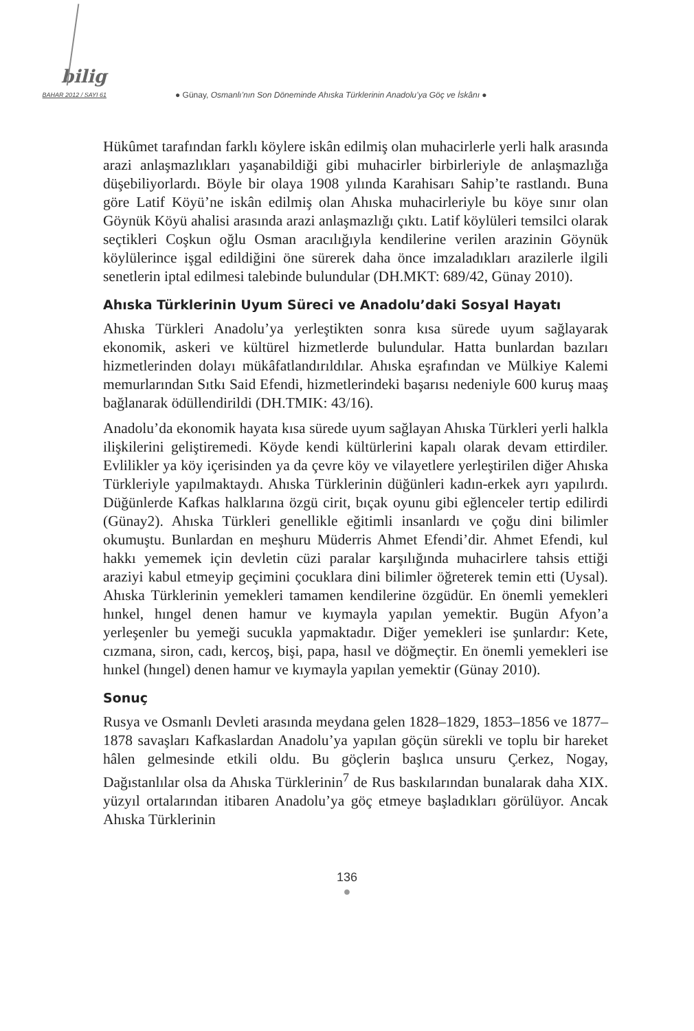bilig
BAHAR 2012 / SAYI 61
● Günay, Osmanlı’nın Son Döneminde Ahıska Türklerinin Anadolu’ya Göç ve İskânı ●
Hükûmet tarafından farklı köylere iskân edilmiş olan muhacirlerle yerli halk arasında arazi anlaşmazlıkları yaşanabildiği gibi muhacirler birbirleriyle de anlaşmazlığa düşebiliyorlardı. Böyle bir olaya 1908 yılında Karahisarı Sahip’te rastlandı. Buna göre Latif Köyü’ne iskân edilmiş olan Ahıska muhacirleriyle bu köye sınır olan Göynük Köyü ahalisi arasında arazi anlaşmazlığı çıktı. Latif köylüleri temsilci olarak seçtikleri Coşkun oğlu Osman aracılığıyla kendilerine verilen arazinin Göynük köylülerince işgal edildiğini öne sürerek daha önce imzaladıkları arazilerle ilgili senetlerin iptal edilmesi talebinde bulundular (DH.MKT: 689/42, Günay 2010).
Ahıska Türklerinin Uyum Süreci ve Anadolu’daki Sosyal Hayatı
Ahıska Türkleri Anadolu’ya yerleştikten sonra kısa sürede uyum sağlayarak ekonomik, askeri ve kültürel hizmetlerde bulundular. Hatta bunlardan bazıları hizmetlerinden dolayı mükâfatlandırıldılar. Ahıska eşrafından ve Mülkiye Kalemi memurlarından Sıtkı Said Efendi, hizmetlerindeki başarısı nedeniyle 600 kuruş maaş bağlanarak ödüllendirildi (DH.TMIK: 43/16).
Anadolu’da ekonomik hayata kısa sürede uyum sağlayan Ahıska Türkleri yerli halkla ilişkilerini geliştiremedi. Köyde kendi kültürlerini kapalı olarak devam ettirdiler. Evlilikler ya köy içerisinden ya da çevre köy ve vilayetlere yerleştirilen diğer Ahıska Türkleriyle yapılmaktaydı. Ahıska Türklerinin düğünleri kadın-erkek ayrı yapılırdı. Düğünlerde Kafkas halklarına özgü cirit, bıçak oyunu gibi eğlenceler tertip edilirdi (Günay2). Ahıska Türkleri genellikle eğitimli insanlardı ve çoğu dini bilimler okumuştu. Bunlardan en meşhuru Müderris Ahmet Efendi’dir. Ahmet Efendi, kul hakkı yememek için devletin cüzi paralar karşılığında muhacirlere tahsis ettiği araziyi kabul etmeyip geçimini çocuklara dini bilimler öğreterek temin etti (Uysal). Ahıska Türklerinin yemekleri tamamen kendilerine özgüdür. En önemli yemekleri hınkel, hıngel denen hamur ve kıymayla yapılan yemektir. Bugün Afyon’a yerleşenler bu yemeği sucukla yapmaktadır. Diğer yemekleri ise şunlardır: Kete, cızmana, siron, cadı, kercoş, bişi, papa, hasıl ve döğmeçtir. En önemli yemekleri ise hınkel (hıngel) denen hamur ve kıymayla yapılan yemektir (Günay 2010).
Sonuç
Rusya ve Osmanlı Devleti arasında meydana gelen 1828–1829, 1853–1856 ve 1877–1878 savaşları Kafkaslardan Anadolu’ya yapılan göçün sürekli ve toplu bir hareket hâlen gelmesinde etkili oldu. Bu göçlerin başlıca unsuru Çerkez, Nogay, Dağıstanlılar olsa da Ahıska Türklerinin<sup>7</sup> de Rus baskılarından bunalarak daha XIX. yüzyıl ortalarından itibaren Anadolu’ya göç etmeye başladıkları görülüyor. Ancak Ahıska Türklerinin
136
●